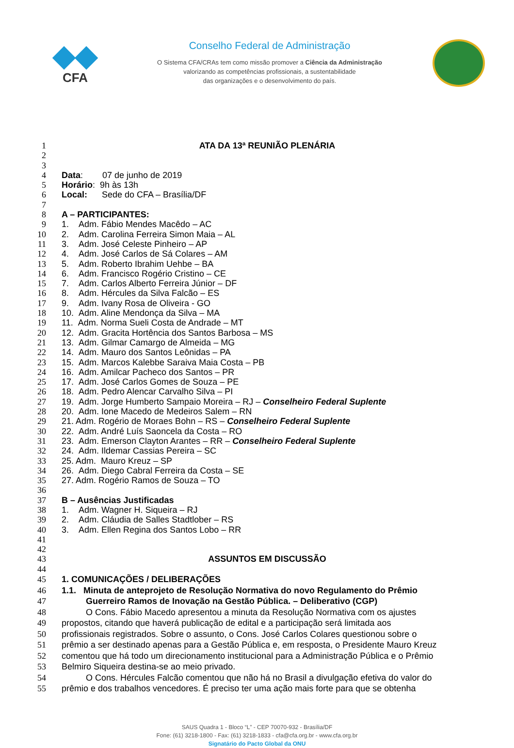◆◆
CFA
Conselho Federal de Administração
O Sistema CFA/CRAs tem como missão promover a Ciência da Administração
valorizando as competências profissionais, a sustentabilidade
das organizações e o desenvolvimento do país.
1 ATA DA 13ª REUNIÃO PLENÁRIA
2
3
4 Data: 07 de junho de 2019
5 Horário: 9h às 13h
6 Local: Sede do CFA – Brasília/DF
7
8 A – PARTICIPANTES:
9 1. Adm. Fábio Mendes Macêdo – AC
10 2. Adm. Carolina Ferreira Simon Maia – AL
11 3. Adm. José Celeste Pinheiro – AP
12 4. Adm. José Carlos de Sá Colares – AM
13 5. Adm. Roberto Ibrahim Uehbe – BA
14 6. Adm. Francisco Rogério Cristino – CE
15 7. Adm. Carlos Alberto Ferreira Júnior – DF
16 8. Adm. Hércules da Silva Falcão – ES
17 9. Adm. Ivany Rosa de Oliveira - GO
18 10. Adm. Aline Mendonça da Silva – MA
19 11. Adm. Norma Sueli Costa de Andrade – MT
20 12. Adm. Gracita Hortência dos Santos Barbosa – MS
21 13. Adm. Gilmar Camargo de Almeida – MG
22 14. Adm. Mauro dos Santos Leônidas – PA
23 15. Adm. Marcos Kalebbe Saraiva Maia Costa – PB
24 16. Adm. Amilcar Pacheco dos Santos – PR
25 17. Adm. José Carlos Gomes de Souza – PE
26 18. Adm. Pedro Alencar Carvalho Silva – PI
27 19. Adm. Jorge Humberto Sampaio Moreira – RJ – Conselheiro Federal Suplente
28 20. Adm. Ione Macedo de Medeiros Salem – RN
29 21. Adm. Rogério de Moraes Bohn – RS – Conselheiro Federal Suplente
30 22. Adm. André Luís Saoncela da Costa – RO
31 23. Adm. Emerson Clayton Arantes – RR – Conselheiro Federal Suplente
32 24. Adm. Ildemar Cassias Pereira – SC
33 25. Adm. Mauro Kreuz – SP
34 26. Adm. Diego Cabral Ferreira da Costa – SE
35 27. Adm. Rogério Ramos de Souza – TO
36
37 B – Ausências Justificadas
38 1. Adm. Wagner H. Siqueira – RJ
39 2. Adm. Cláudia de Salles Stadtlober – RS
40 3. Adm. Ellen Regina dos Santos Lobo – RR
41
42
43 ASSUNTOS EM DISCUSSÃO
44
45 1. COMUNICAÇÕES / DELIBERAÇÕES
46 1.1. Minuta de anteprojeto de Resolução Normativa do novo Regulamento do Prêmio
47 Guerreiro Ramos de Inovação na Gestão Pública. – Deliberativo (CGP)
48 O Cons. Fábio Macedo apresentou a minuta da Resolução Normativa com os ajustes
49 propostos, citando que haverá publicação de edital e a participação será limitada aos
50 profissionais registrados. Sobre o assunto, o Cons. José Carlos Colares questionou sobre o
51 prêmio a ser destinado apenas para a Gestão Pública e, em resposta, o Presidente Mauro Kreuz
52 comentou que há todo um direcionamento institucional para a Administração Pública e o Prêmio
53 Belmiro Siqueira destina-se ao meio privado.
54 O Cons. Hércules Falcão comentou que não há no Brasil a divulgação efetiva do valor do
55 prêmio e dos trabalhos vencedores. É preciso ter uma ação mais forte para que se obtenha
SAUS Quadra 1 - Bloco “L” - CEP 70070-932 - Brasília/DF
Fone: (61) 3218-1800 - Fax: (61) 3218-1833 - cfa@cfa.org.br - www.cfa.org.br
Signatário do Pacto Global da ONU